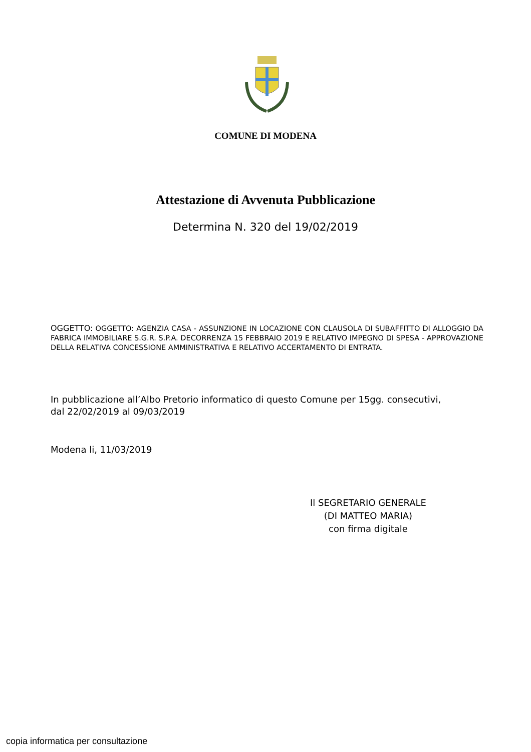COMUNE DI MODENA
Attestazione di Avvenuta Pubblicazione
Determina N. 320 del 19/02/2019
OGGETTO: OGGETTO: AGENZIA CASA - ASSUNZIONE IN LOCAZIONE CON CLAUSOLA DI SUBAFFITTO DI ALLOGGIO DA FABRICA IMMOBILIARE S.G.R. S.P.A. DECORRENZA 15 FEBBRAIO 2019 E RELATIVO IMPEGNO DI SPESA - APPROVAZIONE DELLA RELATIVA CONCESSIONE AMMINISTRATIVA E RELATIVO ACCERTAMENTO DI ENTRATA.
In pubblicazione all’Albo Pretorio informatico di questo Comune per 15gg. consecutivi,
dal 22/02/2019 al 09/03/2019
Modena li, 11/03/2019
Il SEGRETARIO GENERALE
(DI MATTEO MARIA)
con firma digitale
copia informatica per consultazione